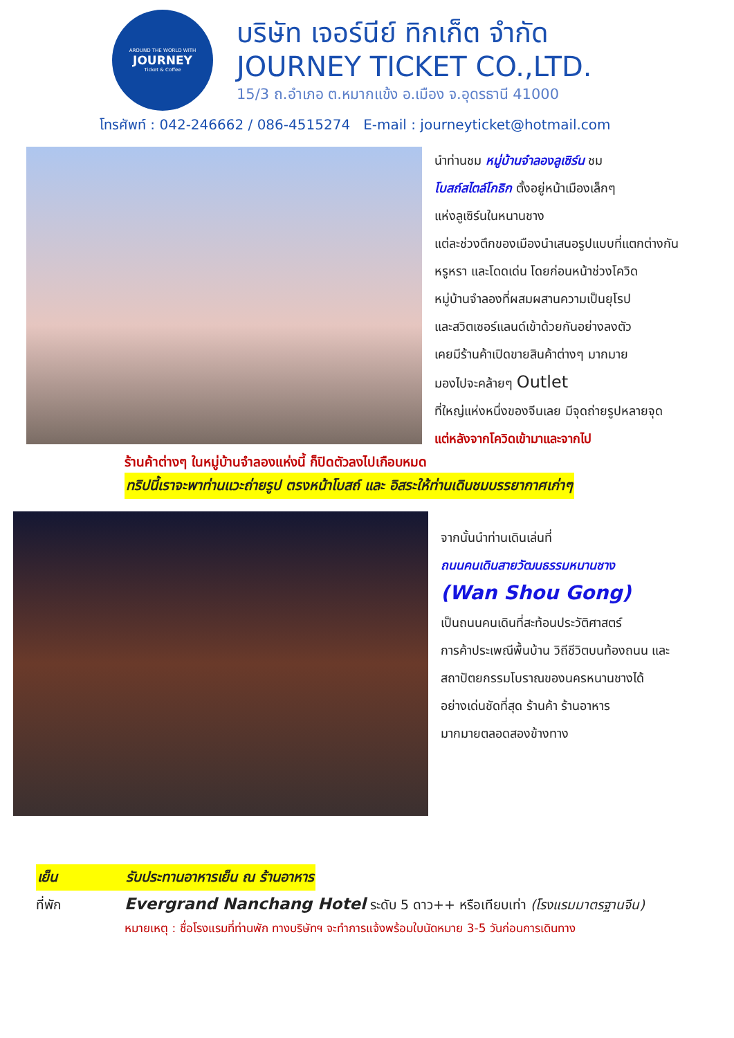AROUND THE WORLD WITH
JOURNEY
Ticket & Coffee
บริษัท เจอร์นีย์ ทิกเก็ต จำกัด
JOURNEY TICKET CO.,LTD.
15/3 ถ.อำเภอ ต.หมากแข้ง อ.เมือง จ.อุดรธานี 41000
โทรศัพท์ : 042-246662 / 086-4515274 E-mail : journeyticket@hotmail.com
นำท่านชม หมู่บ้านจำลองลูเซิร์น ชม
โบสถ์สไตล์โกธิก ตั้งอยู่หน้าเมืองเล็กๆ
แห่งลูเซิร์นในหนานชาง
แต่ละช่วงตึกของเมืองนำเสนอรูปแบบที่แตกต่างกัน
หรูหรา และโดดเด่น โดยก่อนหน้าช่วงโควิด
หมู่บ้านจำลองที่ผสมผสานความเป็นยุโรป
และสวิตเซอร์แลนด์เข้าด้วยกันอย่างลงตัว
เคยมีร้านค้าเปิดขายสินค้าต่างๆ มากมาย
มองไปจะคล้ายๆ Outlet
ที่ใหญ่แห่งหนึ่งของจีนเลย มีจุดถ่ายรูปหลายจุด
แต่หลังจากโควิดเข้ามาและจากไป
ร้านค้าต่างๆ ในหมู่บ้านจำลองแห่งนี้ ก็ปิดตัวลงไปเกือบหมด
ทริปนี้เราจะพาท่านแวะถ่ายรูป ตรงหน้าโบสถ์ และ อิสระให้ท่านเดินชมบรรยากาศเก่าๆ
จากนั้นนำท่านเดินเล่นที่
ถนนคนเดินสายวัฒนธรรมหนานชาง
(Wan Shou Gong)
เป็นถนนคนเดินที่สะท้อนประวัติศาสตร์
การค้าประเพณีพื้นบ้าน วิถีชีวิตบนท้องถนน และ
สถาปัตยกรรมโบราณของนครหนานชางได้
อย่างเด่นชัดที่สุด ร้านค้า ร้านอาหาร
มากมายตลอดสองข้างทาง
เย็น รับประทานอาหารเย็น ณ ร้านอาหาร
ที่พัก Evergrand Nanchang Hotel ระดับ 5 ดาว++ หรือเทียบเท่า (โรงแรมมาตรฐานจีน)
หมายเหตุ : ชื่อโรงแรมที่ท่านพัก ทางบริษัทฯ จะทำการแจ้งพร้อมใบนัดหมาย 3-5 วันก่อนการเดินทาง